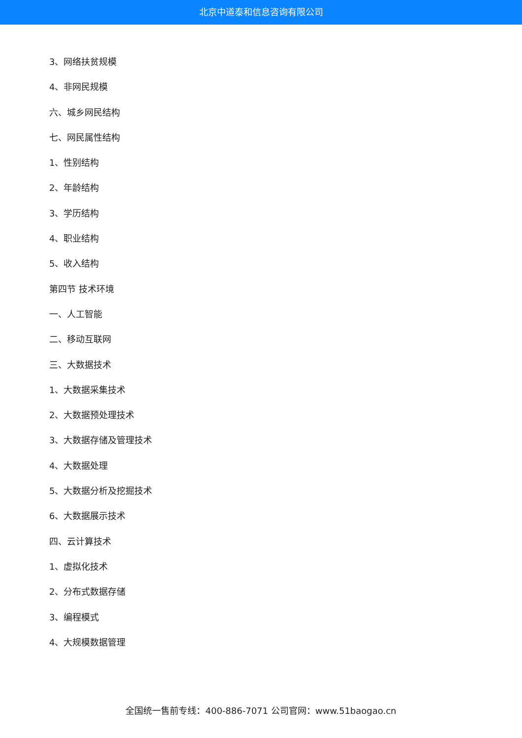北京中道泰和信息咨询有限公司
3、网络扶贫规模
4、非网民规模
六、城乡网民结构
七、网民属性结构
1、性别结构
2、年龄结构
3、学历结构
4、职业结构
5、收入结构
第四节 技术环境
一、人工智能
二、移动互联网
三、大数据技术
1、大数据采集技术
2、大数据预处理技术
3、大数据存储及管理技术
4、大数据处理
5、大数据分析及挖掘技术
6、大数据展示技术
四、云计算技术
1、虚拟化技术
2、分布式数据存储
3、编程模式
4、大规模数据管理
全国统一售前专线：400-886-7071 公司官网：www.51baogao.cn